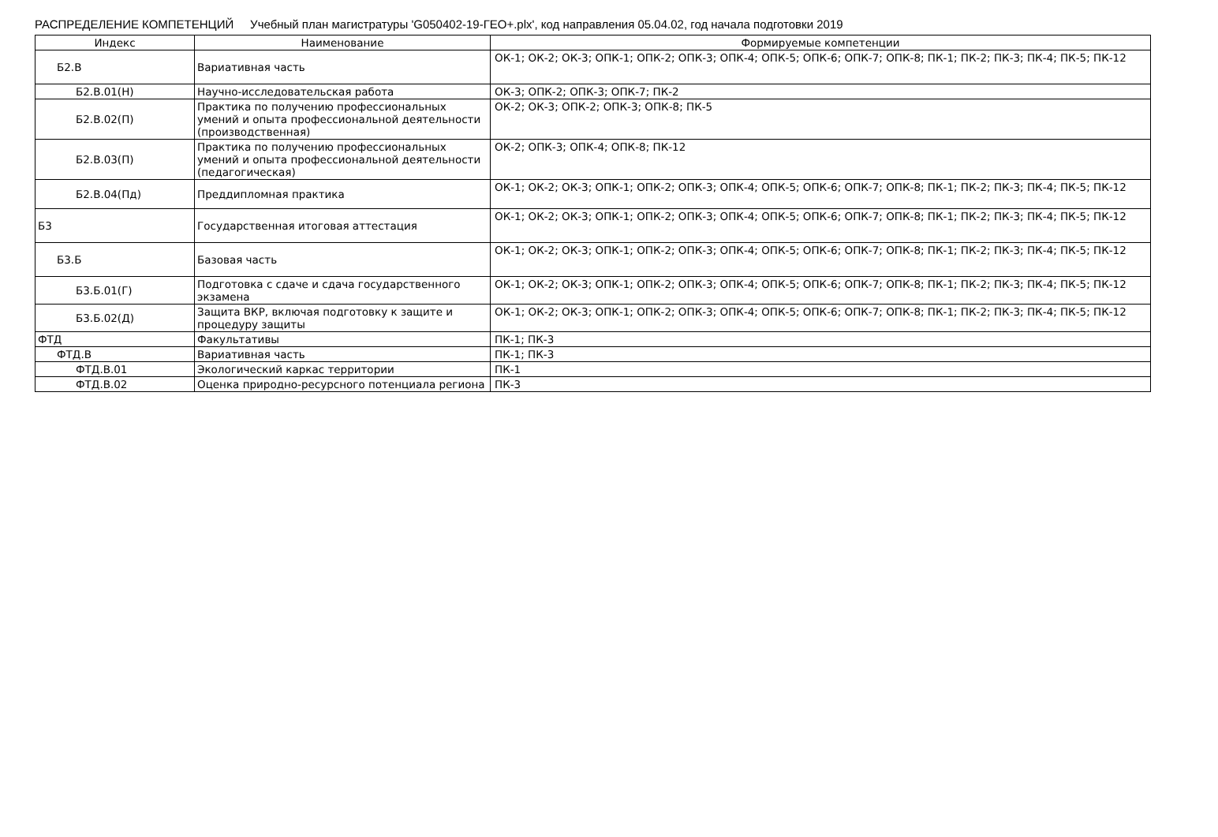РАСПРЕДЕЛЕНИЕ КОМПЕТЕНЦИЙ Учебный план магистратуры 'G050402-19-ГЕО+.plx', код направления 05.04.02, год начала подготовки 2019
| Индекс | Наименование | Формируемые компетенции |
| --- | --- | --- |
| Б2.В | Вариативная часть | ОК-1; ОК-2; ОК-3; ОПК-1; ОПК-2; ОПК-3; ОПК-4; ОПК-5; ОПК-6; ОПК-7; ОПК-8; ПК-1; ПК-2; ПК-3; ПК-4; ПК-5; ПК-12 |
| Б2.В.01(Н) | Научно-исследовательская работа | ОК-3; ОПК-2; ОПК-3; ОПК-7; ПК-2 |
| Б2.В.02(П) | Практика по получению профессиональных умений и опыта профессиональной деятельности (производственная) | ОК-2; ОК-3; ОПК-2; ОПК-3; ОПК-8; ПК-5 |
| Б2.В.03(П) | Практика по получению профессиональных умений и опыта профессиональной деятельности (педагогическая) | ОК-2; ОПК-3; ОПК-4; ОПК-8; ПК-12 |
| Б2.В.04(Пд) | Преддипломная практика | ОК-1; ОК-2; ОК-3; ОПК-1; ОПК-2; ОПК-3; ОПК-4; ОПК-5; ОПК-6; ОПК-7; ОПК-8; ПК-1; ПК-2; ПК-3; ПК-4; ПК-5; ПК-12 |
| Б3 | Государственная итоговая аттестация | ОК-1; ОК-2; ОК-3; ОПК-1; ОПК-2; ОПК-3; ОПК-4; ОПК-5; ОПК-6; ОПК-7; ОПК-8; ПК-1; ПК-2; ПК-3; ПК-4; ПК-5; ПК-12 |
| Б3.Б | Базовая часть | ОК-1; ОК-2; ОК-3; ОПК-1; ОПК-2; ОПК-3; ОПК-4; ОПК-5; ОПК-6; ОПК-7; ОПК-8; ПК-1; ПК-2; ПК-3; ПК-4; ПК-5; ПК-12 |
| Б3.Б.01(Г) | Подготовка с сдаче и сдача государственного экзамена | ОК-1; ОК-2; ОК-3; ОПК-1; ОПК-2; ОПК-3; ОПК-4; ОПК-5; ОПК-6; ОПК-7; ОПК-8; ПК-1; ПК-2; ПК-3; ПК-4; ПК-5; ПК-12 |
| Б3.Б.02(Д) | Защита ВКР, включая подготовку к защите и процедуру защиты | ОК-1; ОК-2; ОК-3; ОПК-1; ОПК-2; ОПК-3; ОПК-4; ОПК-5; ОПК-6; ОПК-7; ОПК-8; ПК-1; ПК-2; ПК-3; ПК-4; ПК-5; ПК-12 |
| ФТД | Факультативы | ПК-1; ПК-3 |
| ФТД.В | Вариативная часть | ПК-1; ПК-3 |
| ФТД.В.01 | Экологический каркас территории | ПК-1 |
| ФТД.В.02 | Оценка природно-ресурсного потенциала региона | ПК-3 |